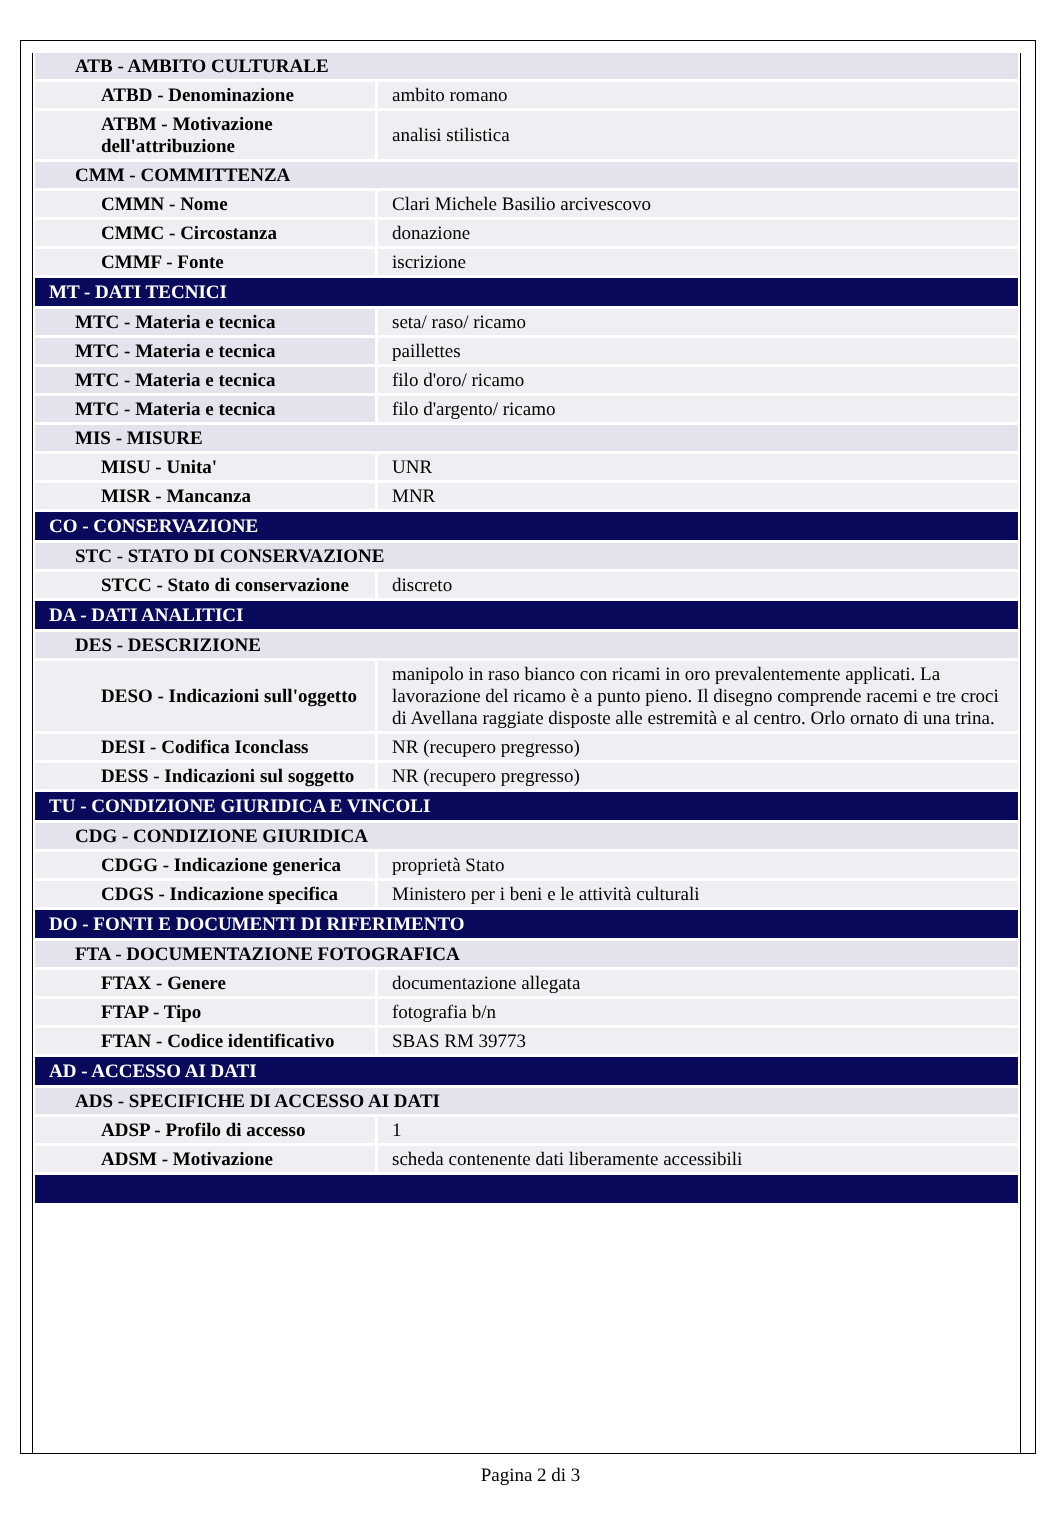| ATB - AMBITO CULTURALE | |
| ATBD - Denominazione | ambito romano |
| ATBM - Motivazione dell'attribuzione | analisi stilistica |
| CMM - COMMITTENZA | |
| CMMN - Nome | Clari Michele Basilio arcivescovo |
| CMMC - Circostanza | donazione |
| CMMF - Fonte | iscrizione |
| MT - DATI TECNICI | |
| MTC - Materia e tecnica | seta/ raso/ ricamo |
| MTC - Materia e tecnica | paillettes |
| MTC - Materia e tecnica | filo d'oro/ ricamo |
| MTC - Materia e tecnica | filo d'argento/ ricamo |
| MIS - MISURE | |
| MISU - Unita' | UNR |
| MISR - Mancanza | MNR |
| CO - CONSERVAZIONE | |
| STC - STATO DI CONSERVAZIONE | |
| STCC - Stato di conservazione | discreto |
| DA - DATI ANALITICI | |
| DES - DESCRIZIONE | |
| DESO - Indicazioni sull'oggetto | manipolo in raso bianco con ricami in oro prevalentemente applicati. La lavorazione del ricamo è a punto pieno. Il disegno comprende racemi e tre croci di Avellana raggiate disposte alle estremità e al centro. Orlo ornato di una trina. |
| DESI - Codifica Iconclass | NR (recupero pregresso) |
| DESS - Indicazioni sul soggetto | NR (recupero pregresso) |
| TU - CONDIZIONE GIURIDICA E VINCOLI | |
| CDG - CONDIZIONE GIURIDICA | |
| CDGG - Indicazione generica | proprietà Stato |
| CDGS - Indicazione specifica | Ministero per i beni e le attività culturali |
| DO - FONTI E DOCUMENTI DI RIFERIMENTO | |
| FTA - DOCUMENTAZIONE FOTOGRAFICA | |
| FTAX - Genere | documentazione allegata |
| FTAP - Tipo | fotografia b/n |
| FTAN - Codice identificativo | SBAS RM 39773 |
| AD - ACCESSO AI DATI | |
| ADS - SPECIFICHE DI ACCESSO AI DATI | |
| ADSP - Profilo di accesso | 1 |
| ADSM - Motivazione | scheda contenente dati liberamente accessibili |
Pagina 2 di 3